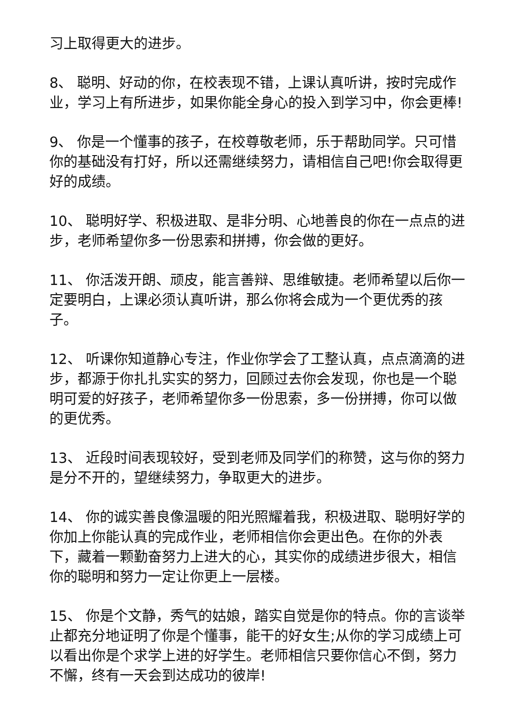习上取得更大的进步。
8、 聪明、好动的你，在校表现不错，上课认真听讲，按时完成作业，学习上有所进步，如果你能全身心的投入到学习中，你会更棒!
9、 你是一个懂事的孩子，在校尊敬老师，乐于帮助同学。只可惜你的基础没有打好，所以还需继续努力，请相信自己吧!你会取得更好的成绩。
10、 聪明好学、积极进取、是非分明、心地善良的你在一点点的进步，老师希望你多一份思索和拼搏，你会做的更好。
11、 你活泼开朗、顽皮，能言善辩、思维敏捷。老师希望以后你一定要明白，上课必须认真听讲，那么你将会成为一个更优秀的孩子。
12、 听课你知道静心专注，作业你学会了工整认真，点点滴滴的进步，都源于你扎扎实实的努力，回顾过去你会发现，你也是一个聪明可爱的好孩子，老师希望你多一份思索，多一份拼搏，你可以做的更优秀。
13、 近段时间表现较好，受到老师及同学们的称赞，这与你的努力是分不开的，望继续努力，争取更大的进步。
14、 你的诚实善良像温暖的阳光照耀着我，积极进取、聪明好学的你加上你能认真的完成作业，老师相信你会更出色。在你的外表下，藏着一颗勤奋努力上进大的心，其实你的成绩进步很大，相信你的聪明和努力一定让你更上一层楼。
15、 你是个文静，秀气的姑娘，踏实自觉是你的特点。你的言谈举止都充分地证明了你是个懂事，能干的好女生;从你的学习成绩上可以看出你是个求学上进的好学生。老师相信只要你信心不倒，努力不懈，终有一天会到达成功的彼岸!